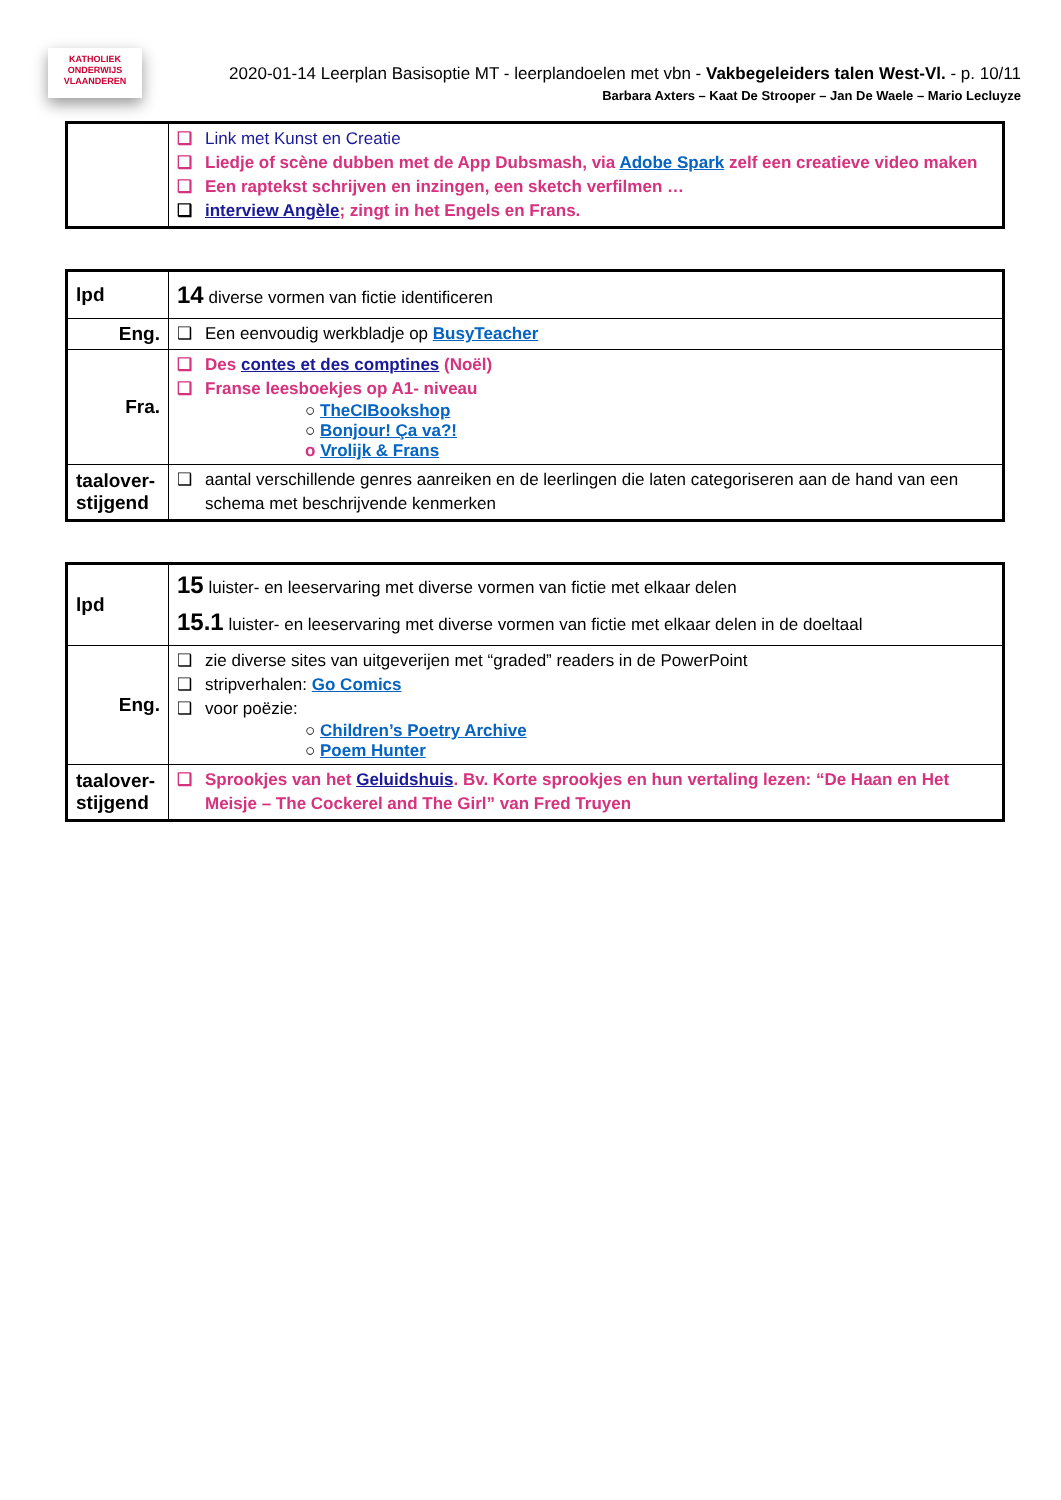KATHOLIEK
ONDERWIJS
VLAANDEREN
2020-01-14 Leerplan Basisoptie MT - leerplandoelen met vbn - Vakbegeleiders talen West-Vl. - p. 10/11
Barbara Axters – Kaat De Strooper – Jan De Waele – Mario Lecluyze
| | ❑ Link met Kunst en Creatie ❑ Liedje of scène dubben met de App Dubsmash, via Adobe Spark zelf een creatieve video maken ❑ Een raptekst schrijven en inzingen, een sketch verfilmen … ❑ interview Angèle ; zingt in het Engels en Frans. |
| lpd | 14 diverse vormen van fictie identificeren |
| Eng. | ❑ Een eenvoudig werkbladje op BusyTeacher |
| Fra. | ❑ Des contes et des comptines (Noël) ❑ Franse leesboekjes op A1- niveau ○ TheCIBookshop ○ Bonjour! Ça va?! o Vrolijk & Frans |
| taalover-stijgend | ❑ aantal verschillende genres aanreiken en de leerlingen die laten categoriseren aan de hand van een schema met beschrijvende kenmerken |
| lpd | 15 luister- en leeservaring met diverse vormen van fictie met elkaar delen 15.1 luister- en leeservaring met diverse vormen van fictie met elkaar delen in de doeltaal |
| Eng. | ❑ zie diverse sites van uitgeverijen met “graded” readers in de PowerPoint ❑ stripverhalen: Go Comics ❑ voor poëzie: ○ Children’s Poetry Archive ○ Poem Hunter |
| taalover-stijgend | ❑ Sprookjes van het Geluidshuis . Bv. Korte sprookjes en hun vertaling lezen: “De Haan en Het Meisje – The Cockerel and The Girl” van Fred Truyen |